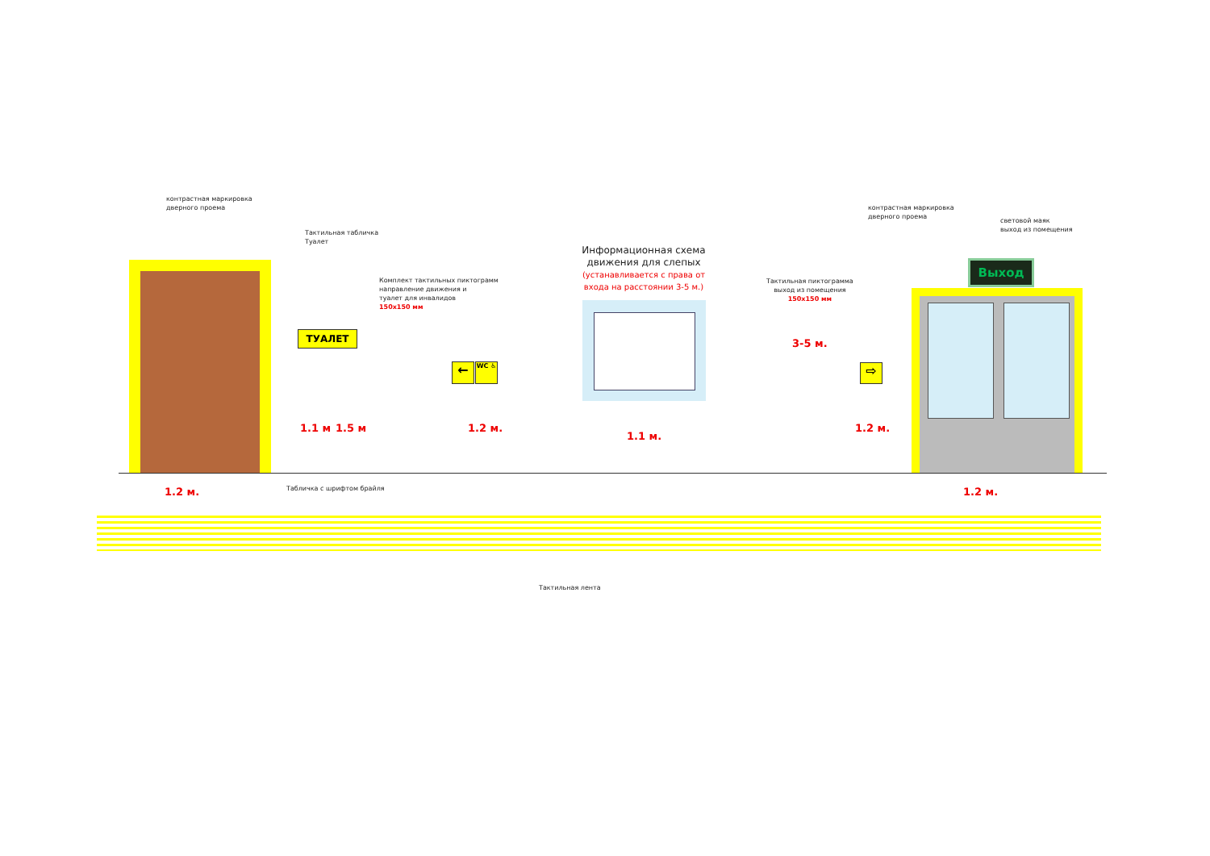контрастная маркировка
дверного проема
Тактильная табличка
Туалет
ТУАЛЕТ
Комплект тактильных пиктограмм
направление движения и
туалет для инвалидов
150х150 мм
← WC ♿
Информационная схема движения для слепых
(устанавливается с права от входа на расстоянии 3-5 м.)
Тактильная пиктограмма
выход из помещения
150х150 мм
⇨
контрастная маркировка
дверного проема
световой маяк
выход из помещения
Выход
3-5 м.
1.1 м 1.5 м 1.2 м.
1.1 м.
1.2 м.
1.2 м. 1.2 м.
Табличка с шрифтом брайля
Тактильная лента